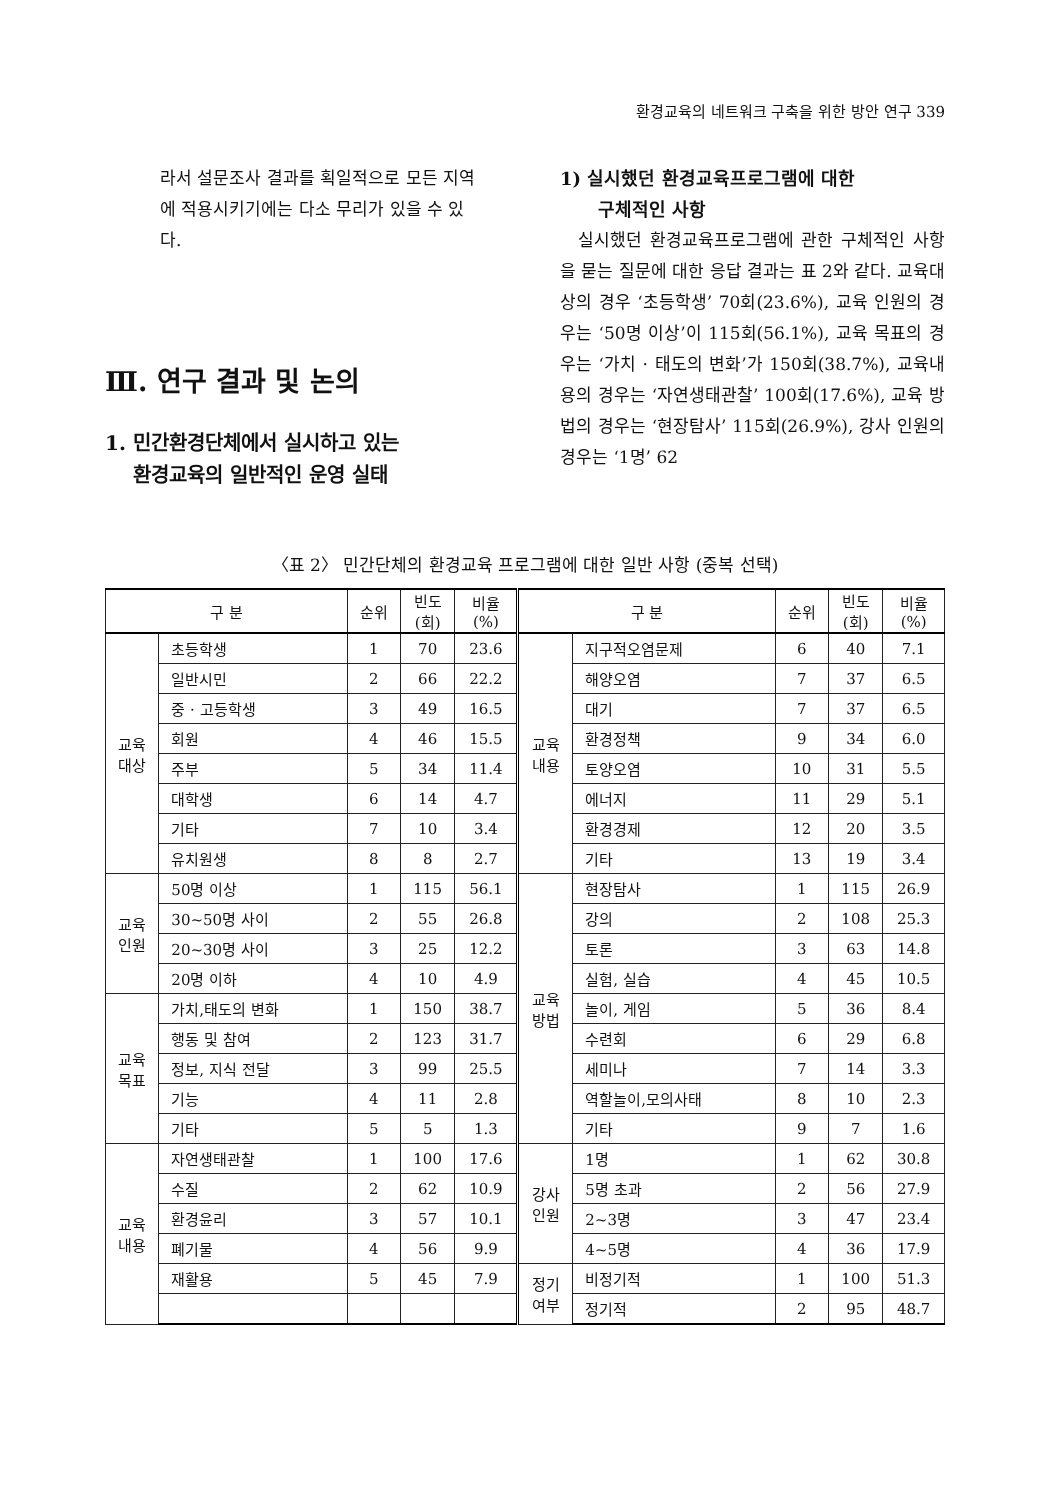환경교육의 네트워크 구축을 위한 방안 연구 339
라서 설문조사 결과를 획일적으로 모든 지역에 적용시키기에는 다소 무리가 있을 수 있다.
Ⅲ. 연구 결과 및 논의
1. 민간환경단체에서 실시하고 있는
환경교육의 일반적인 운영 실태
1) 실시했던 환경교육프로그램에 대한
구체적인 사항
실시했던 환경교육프로그램에 관한 구체적인 사항을 묻는 질문에 대한 응답 결과는 표 2와 같다. 교육대상의 경우 ‘초등학생’ 70회(23.6%), 교육 인원의 경우는 ‘50명 이상’이 115회(56.1%), 교육 목표의 경우는 ‘가치 · 태도의 변화’가 150회(38.7%), 교육내용의 경우는 ‘자연생태관찰’ 100회(17.6%), 교육 방법의 경우는 ‘현장탐사’ 115회(26.9%), 강사 인원의 경우는 ‘1명’ 62
〈표 2〉 민간단체의 환경교육 프로그램에 대한 일반 사항 (중복 선택)
| 구 분 | | 순위 | 빈도 (회) | 비율 (%) | 구 분 | | 순위 | 빈도 (회) | 비율 (%) |
| --- | --- | --- | --- | --- | --- | --- | --- | --- | --- |
| 교육 대상 | 초등학생 | 1 | 70 | 23.6 | 교육 내용 | 지구적오염문제 | 6 | 40 | 7.1 |
| | 일반시민 | 2 | 66 | 22.2 | | 해양오염 | 7 | 37 | 6.5 |
| | 중 · 고등학생 | 3 | 49 | 16.5 | | 대기 | 7 | 37 | 6.5 |
| | 회원 | 4 | 46 | 15.5 | | 환경정책 | 9 | 34 | 6.0 |
| | 주부 | 5 | 34 | 11.4 | | 토양오염 | 10 | 31 | 5.5 |
| | 대학생 | 6 | 14 | 4.7 | | 에너지 | 11 | 29 | 5.1 |
| | 기타 | 7 | 10 | 3.4 | | 환경경제 | 12 | 20 | 3.5 |
| | 유치원생 | 8 | 8 | 2.7 | | 기타 | 13 | 19 | 3.4 |
| 교육 인원 | 50명 이상 | 1 | 115 | 56.1 | 교육 방법 | 현장탐사 | 1 | 115 | 26.9 |
| | 30~50명 사이 | 2 | 55 | 26.8 | | 강의 | 2 | 108 | 25.3 |
| | 20~30명 사이 | 3 | 25 | 12.2 | | 토론 | 3 | 63 | 14.8 |
| | 20명 이하 | 4 | 10 | 4.9 | | 실험, 실습 | 4 | 45 | 10.5 |
| 교육 목표 | 가치,태도의 변화 | 1 | 150 | 38.7 | | 놀이, 게임 | 5 | 36 | 8.4 |
| | 행동 및 참여 | 2 | 123 | 31.7 | | 수련회 | 6 | 29 | 6.8 |
| | 정보, 지식 전달 | 3 | 99 | 25.5 | | 세미나 | 7 | 14 | 3.3 |
| | 기능 | 4 | 11 | 2.8 | | 역할놀이,모의사태 | 8 | 10 | 2.3 |
| | 기타 | 5 | 5 | 1.3 | | 기타 | 9 | 7 | 1.6 |
| 교육 내용 | 자연생태관찰 | 1 | 100 | 17.6 | 강사 인원 | 1명 | 1 | 62 | 30.8 |
| | 수질 | 2 | 62 | 10.9 | | 5명 초과 | 2 | 56 | 27.9 |
| | 환경윤리 | 3 | 57 | 10.1 | | 2~3명 | 3 | 47 | 23.4 |
| | 폐기물 | 4 | 56 | 9.9 | | 4~5명 | 4 | 36 | 17.9 |
| | 재활용 | 5 | 45 | 7.9 | 정기 여부 | 비정기적 | 1 | 100 | 51.3 |
| | | | | | | 정기적 | 2 | 95 | 48.7 |